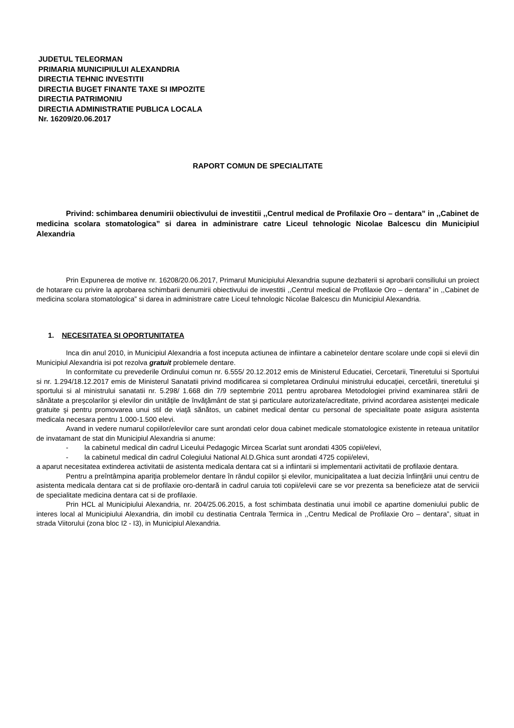JUDETUL TELEORMAN
PRIMARIA MUNICIPIULUI ALEXANDRIA
DIRECTIA TEHNIC INVESTITII
DIRECTIA BUGET FINANTE TAXE SI IMPOZITE
DIRECTIA PATRIMONIU
DIRECTIA ADMINISTRATIE PUBLICA LOCALA
Nr. 16209/20.06.2017
RAPORT COMUN DE SPECIALITATE
Privind: schimbarea denumirii obiectivului de investitii ,,Centrul medical de Profilaxie Oro – dentara” in ,,Cabinet de medicina scolara stomatologica” si darea in administrare catre Liceul tehnologic Nicolae Balcescu din Municipiul Alexandria
Prin Expunerea de motive nr. 16208/20.06.2017, Primarul Municipiului Alexandria supune dezbaterii si aprobarii consiliului un proiect de hotarare cu privire la aprobarea schimbarii denumirii obiectivului de investitii ,,Centrul medical de Profilaxie Oro – dentara” in ,,Cabinet de medicina scolara stomatologica” si darea in administrare catre Liceul tehnologic Nicolae Balcescu din Municipiul Alexandria.
1. NECESITATEA SI OPORTUNITATEA
Inca din anul 2010, in Municipiul Alexandria a fost inceputa actiunea de infiintare a cabinetelor dentare scolare unde copii si elevii din Municipiul Alexandria isi pot rezolva gratuit problemele dentare.
In conformitate cu prevederile Ordinului comun nr. 6.555/ 20.12.2012 emis de Ministerul Educatiei, Cercetarii, Tineretului si Sportului si nr. 1.294/18.12.2017 emis de Ministerul Sanatatii privind modificarea si completarea Ordinului ministrului educaţiei, cercetării, tineretului şi sportului si al ministrului sanatatii nr. 5.298/ 1.668 din 7/9 septembrie 2011 pentru aprobarea Metodologiei privind examinarea stării de sănătate a preşcolarilor şi elevilor din unităţile de învăţământ de stat şi particulare autorizate/acreditate, privind acordarea asistenţei medicale gratuite şi pentru promovarea unui stil de viaţă sănătos, un cabinet medical dentar cu personal de specialitate poate asigura asistenta medicala necesara pentru 1.000-1.500 elevi.
Avand in vedere numarul copiilor/elevilor care sunt arondati celor doua cabinet medicale stomatologice existente in reteaua unitatilor de invatamant de stat din Municipiul Alexandria si anume:
- la cabinetul medical din cadrul Liceului Pedagogic Mircea Scarlat sunt arondati 4305 copii/elevi,
- la cabinetul medical din cadrul Colegiului National Al.D.Ghica sunt arondati 4725 copii/elevi,
a aparut necesitatea extinderea activitatii de asistenta medicala dentara cat si a infiintarii si implementarii activitatii de profilaxie dentara.
Pentru a preîntâmpina apariţia problemelor dentare în rândul copiilor şi elevilor, municipalitatea a luat decizia înfiinţării unui centru de asistenta medicala dentara cat si de profilaxie oro-dentară in cadrul caruia toti copii/elevii care se vor prezenta sa beneficieze atat de servicii de specialitate medicina dentara cat si de profilaxie.
Prin HCL al Municipiului Alexandria, nr. 204/25.06.2015, a fost schimbata destinatia unui imobil ce apartine domeniului public de interes local al Municipiului Alexandria, din imobil cu destinatia Centrala Termica in ,,Centru Medical de Profilaxie Oro – dentara”, situat in strada Viitorului (zona bloc I2 - I3), in Municipiul Alexandria.